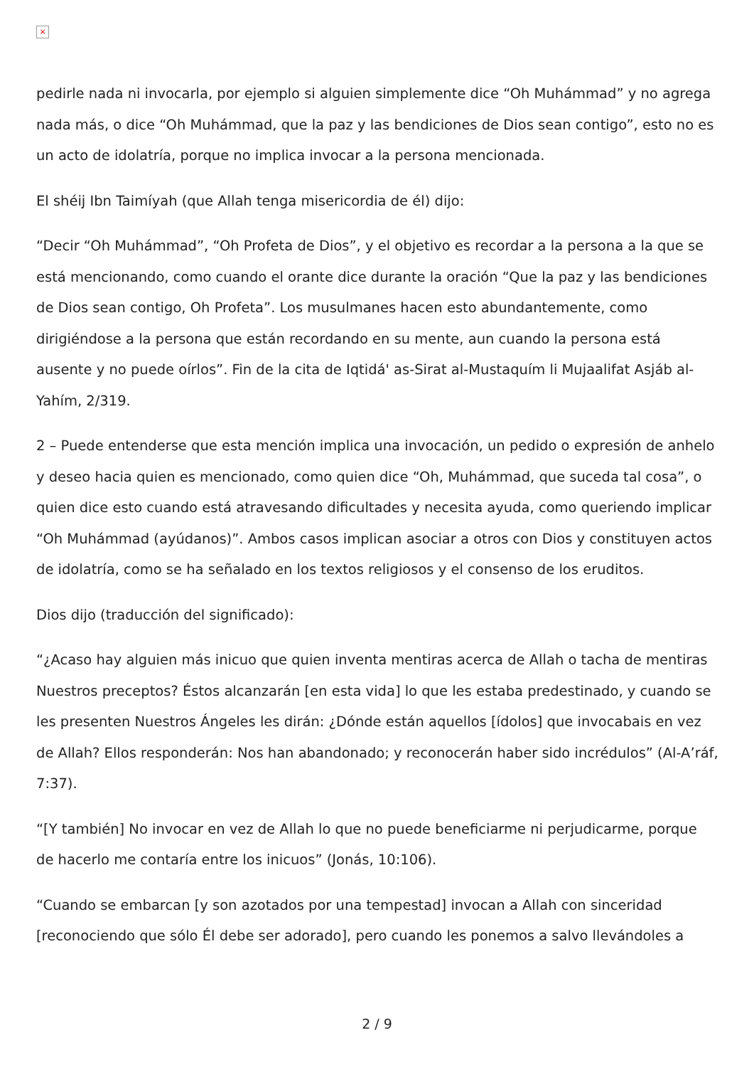×
pedirle nada ni invocarla, por ejemplo si alguien simplemente dice “Oh Muhámmad” y no agrega nada más, o dice “Oh Muhámmad, que la paz y las bendiciones de Dios sean contigo”, esto no es un acto de idolatría, porque no implica invocar a la persona mencionada.
El shéij Ibn Taimíyah (que Allah tenga misericordia de él) dijo:
“Decir “Oh Muhámmad”, “Oh Profeta de Dios”, y el objetivo es recordar a la persona a la que se está mencionando, como cuando el orante dice durante la oración “Que la paz y las bendiciones de Dios sean contigo, Oh Profeta”. Los musulmanes hacen esto abundantemente, como dirigiéndose a la persona que están recordando en su mente, aun cuando la persona está ausente y no puede oírlos”. Fin de la cita de Iqtidá' as-Sirat al-Mustaquím li Mujaalifat Asjáb al-Yahím, 2/319.
2 – Puede entenderse que esta mención implica una invocación, un pedido o expresión de anhelo y deseo hacia quien es mencionado, como quien dice “Oh, Muhámmad, que suceda tal cosa”, o quien dice esto cuando está atravesando dificultades y necesita ayuda, como queriendo implicar “Oh Muhámmad (ayúdanos)”. Ambos casos implican asociar a otros con Dios y constituyen actos de idolatría, como se ha señalado en los textos religiosos y el consenso de los eruditos.
Dios dijo (traducción del significado):
“¿Acaso hay alguien más inicuo que quien inventa mentiras acerca de Allah o tacha de mentiras Nuestros preceptos? Éstos alcanzarán [en esta vida] lo que les estaba predestinado, y cuando se les presenten Nuestros Ángeles les dirán: ¿Dónde están aquellos [ídolos] que invocabais en vez de Allah? Ellos responderán: Nos han abandonado; y reconocerán haber sido incrédulos” (Al-A’ráf, 7:37).
“[Y también] No invocar en vez de Allah lo que no puede beneficiarme ni perjudicarme, porque de hacerlo me contaría entre los inicuos” (Jonás, 10:106).
“Cuando se embarcan [y son azotados por una tempestad] invocan a Allah con sinceridad [reconociendo que sólo Él debe ser adorado], pero cuando les ponemos a salvo llevándoles a
2 / 9